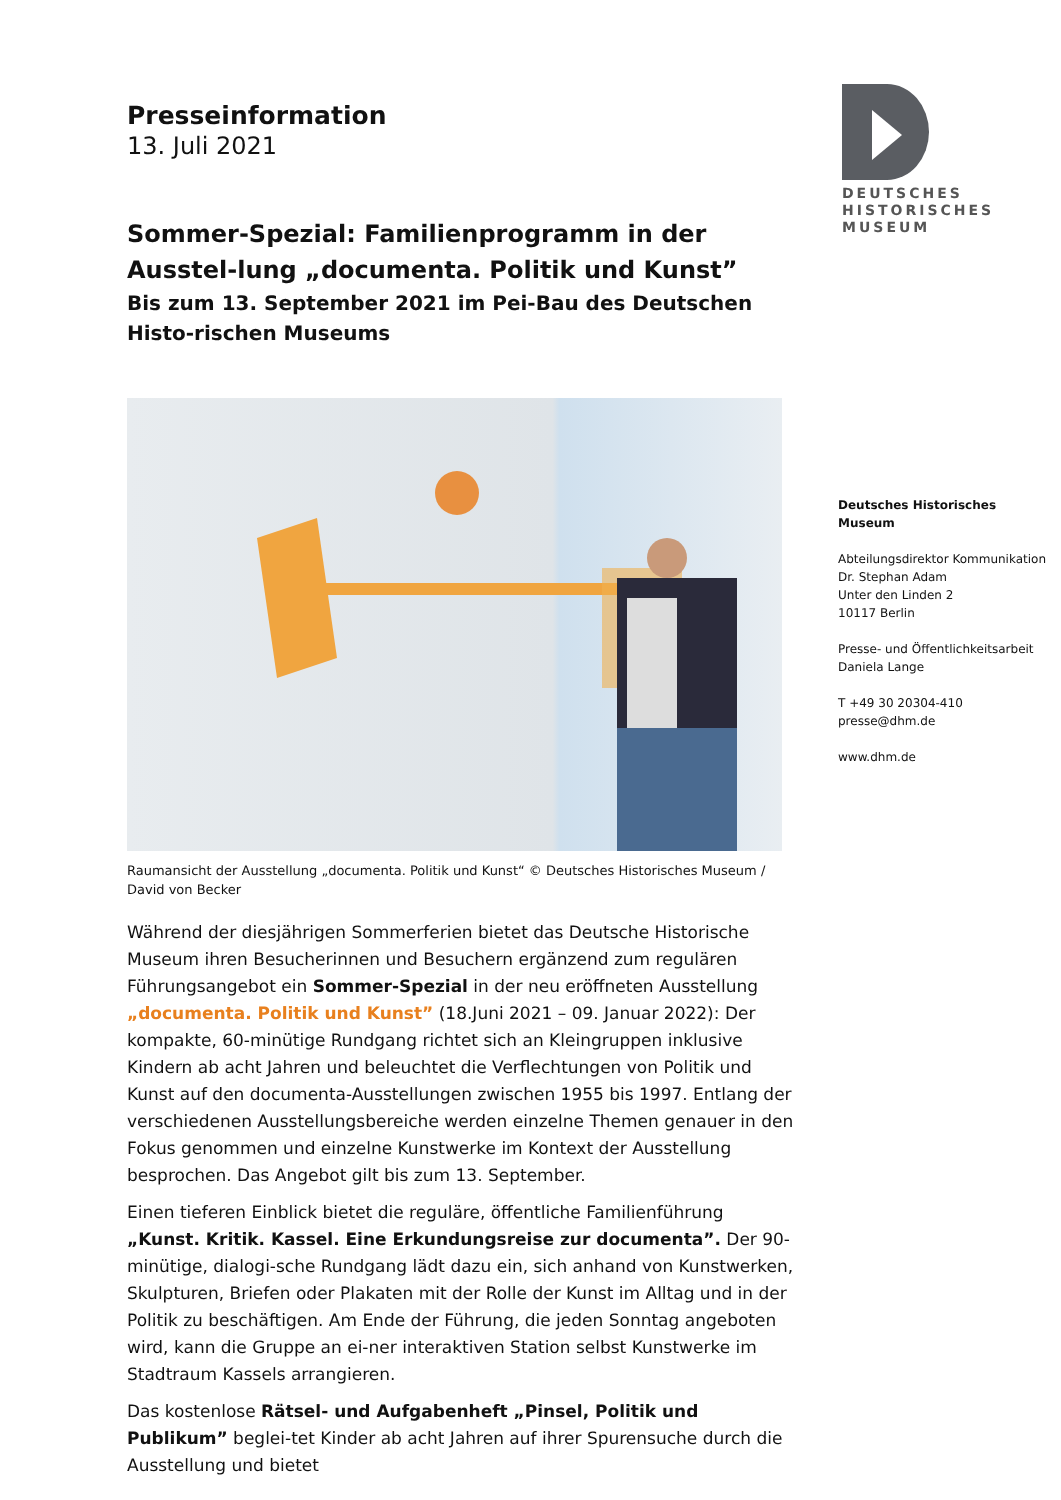Presseinformation
13. Juli 2021
Sommer-Spezial: Familienprogramm in der Ausstel-lung „documenta. Politik und Kunst”
Bis zum 13. September 2021 im Pei-Bau des Deutschen Histo-rischen Museums
Raumansicht der Ausstellung „documenta. Politik und Kunst“ © Deutsches Historisches Museum / David von Becker
Während der diesjährigen Sommerferien bietet das Deutsche Historische Museum ihren Besucherinnen und Besuchern ergänzend zum regulären Führungsangebot ein Sommer-Spezial in der neu eröffneten Ausstellung „documenta. Politik und Kunst” (18.Juni 2021 – 09. Januar 2022): Der kompakte, 60-minütige Rundgang richtet sich an Kleingruppen inklusive Kindern ab acht Jahren und beleuchtet die Verflechtungen von Politik und Kunst auf den documenta-Ausstellungen zwischen 1955 bis 1997. Entlang der verschiedenen Ausstellungsbereiche werden einzelne Themen genauer in den Fokus genommen und einzelne Kunstwerke im Kontext der Ausstellung besprochen. Das Angebot gilt bis zum 13. September.
Einen tieferen Einblick bietet die reguläre, öffentliche Familienführung „Kunst. Kritik. Kassel. Eine Erkundungsreise zur documenta”. Der 90-minütige, dialogi-sche Rundgang lädt dazu ein, sich anhand von Kunstwerken, Skulpturen, Briefen oder Plakaten mit der Rolle der Kunst im Alltag und in der Politik zu beschäftigen. Am Ende der Führung, die jeden Sonntag angeboten wird, kann die Gruppe an ei-ner interaktiven Station selbst Kunstwerke im Stadtraum Kassels arrangieren.
Das kostenlose Rätsel- und Aufgabenheft „Pinsel, Politik und Publikum” beglei-tet Kinder ab acht Jahren auf ihrer Spurensuche durch die Ausstellung und bietet
DEUTSCHES
HISTORISCHES
MUSEUM
Deutsches Historisches Museum
Abteilungsdirektor Kommunikation
Dr. Stephan Adam
Unter den Linden 2
10117 Berlin
Presse- und Öffentlichkeitsarbeit
Daniela Lange
T +49 30 20304-410
presse@dhm.de
www.dhm.de